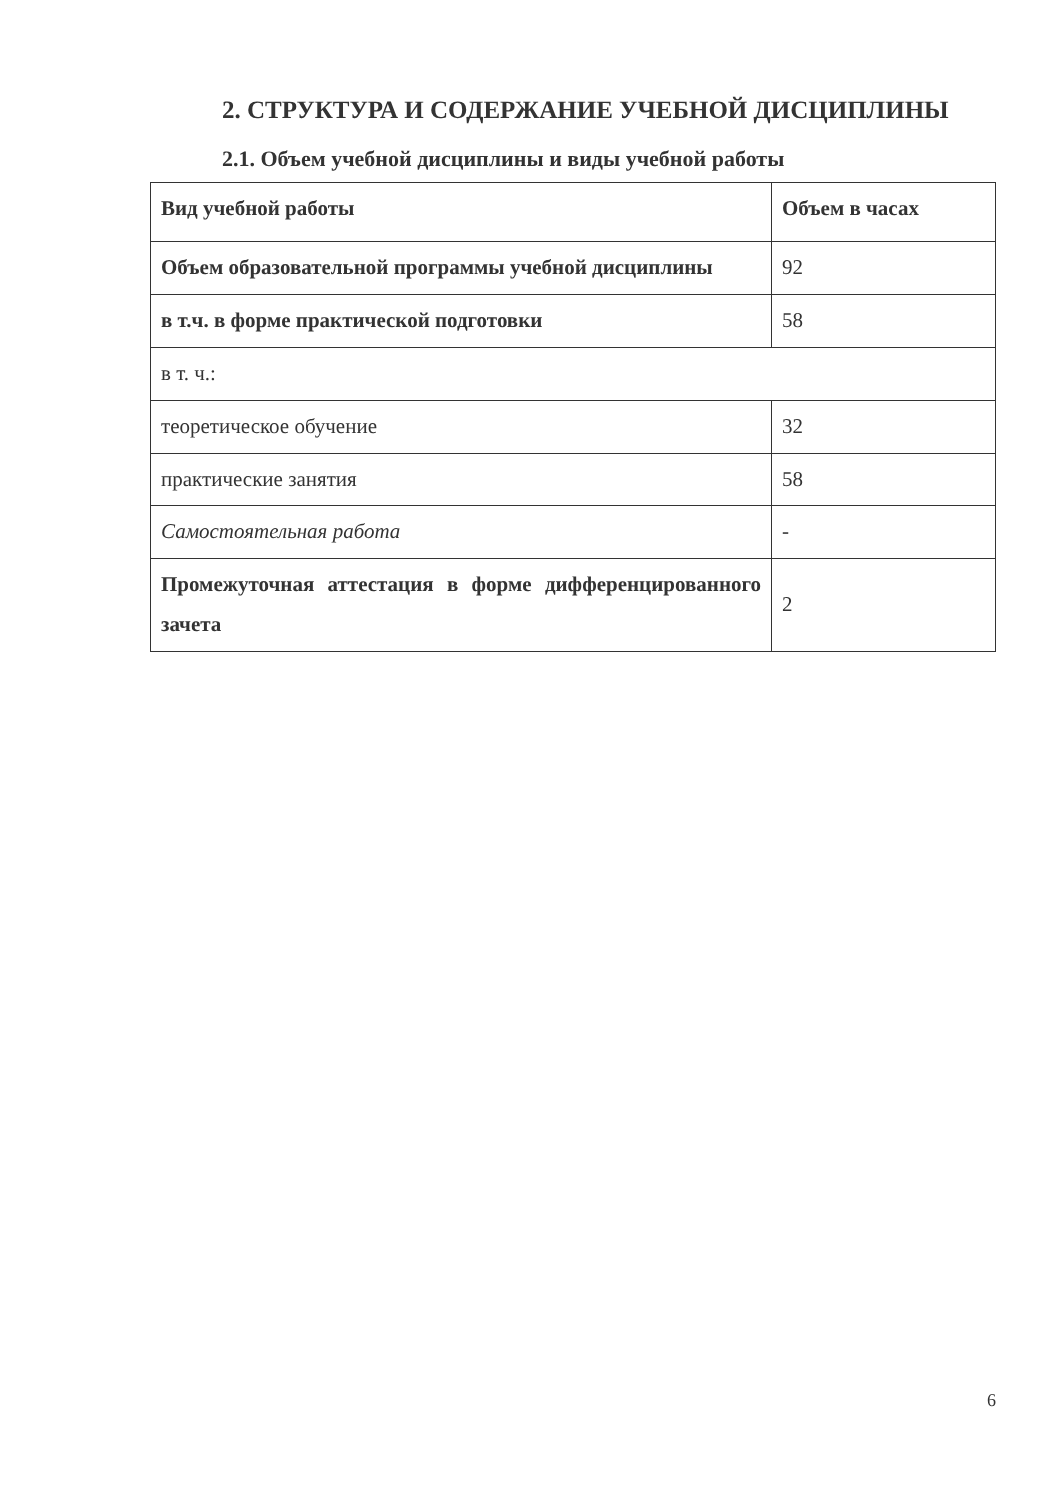2. СТРУКТУРА И СОДЕРЖАНИЕ УЧЕБНОЙ ДИСЦИПЛИНЫ
2.1. Объем учебной дисциплины и виды учебной работы
| Вид учебной работы | Объем в часах |
| Объем образовательной программы учебной дисциплины | 92 |
| в т.ч. в форме практической подготовки | 58 |
| в т. ч.: | |
| теоретическое обучение | 32 |
| практические занятия | 58 |
| Самостоятельная работа | - |
| Промежуточная аттестация в форме дифференцированного зачета | 2 |
6